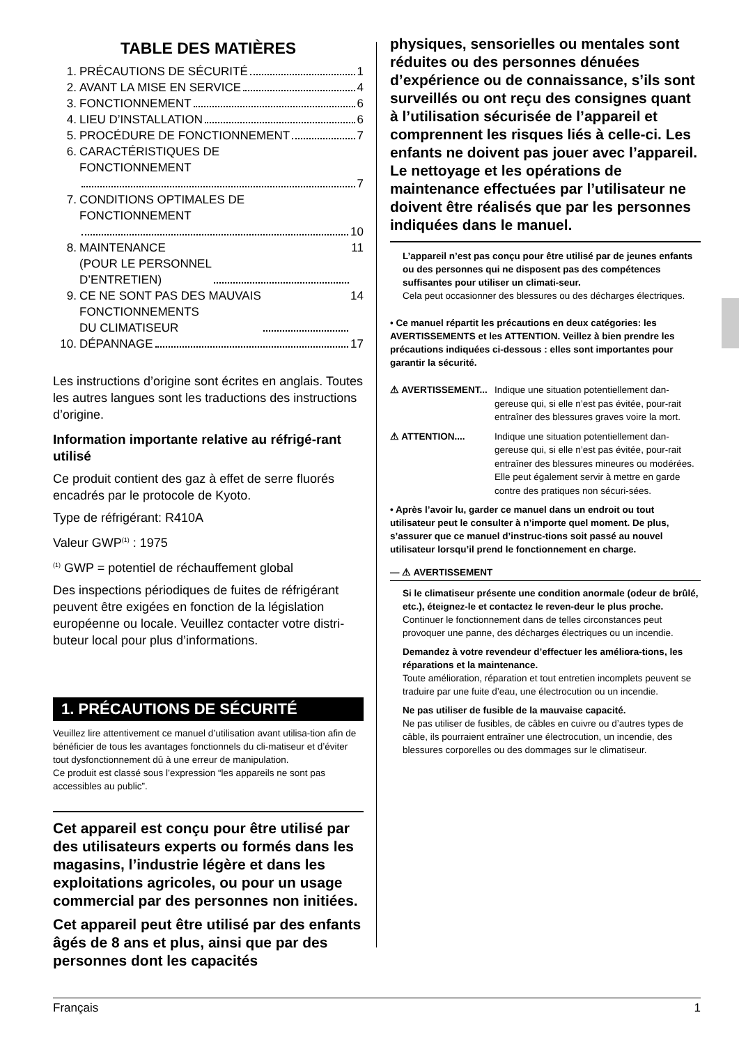TABLE DES MATIÈRES
1. PRÉCAUTIONS DE SÉCURITÉ 1
2. AVANT LA MISE EN SERVICE 4
3. FONCTIONNEMENT 6
4. LIEU D’INSTALLATION 6
5. PROCÉDURE DE FONCTIONNEMENT 7
6. CARACTÉRISTIQUES DE
FONCTIONNEMENT
7
7. CONDITIONS OPTIMALES DE
FONCTIONNEMENT
10
8. MAINTENANCE
(POUR LE PERSONNEL
D’ENTRETIEN) 11
9. CE NE SONT PAS DES MAUVAIS
FONCTIONNEMENTS
DU CLIMATISEUR 14
10. DÉPANNAGE 17
Les instructions d’origine sont écrites en anglais. Toutes les autres langues sont les traductions des instructions d’origine.
Information importante relative au réfrigé-rant utilisé
Ce produit contient des gaz à effet de serre fluorés encadrés par le protocole de Kyoto.
Type de réfrigérant: R410A
Valeur GWP<sup>(1)</sup> : 1975
<sup>(1)</sup> GWP = potentiel de réchauffement global
Des inspections périodiques de fuites de réfrigérant peuvent être exigées en fonction de la législation européenne ou locale. Veuillez contacter votre distri-buteur local pour plus d’informations.
1. PRÉCAUTIONS DE SÉCURITÉ
Veuillez lire attentivement ce manuel d’utilisation avant utilisa-tion afin de bénéficier de tous les avantages fonctionnels du cli-matiseur et d’éviter tout dysfonctionnement dû à une erreur de manipulation.
Ce produit est classé sous l’expression “les appareils ne sont pas accessibles au public”.
Cet appareil est conçu pour être utilisé par des utilisateurs experts ou formés dans les magasins, l’industrie légère et dans les exploitations agricoles, ou pour un usage commercial par des personnes non initiées.
Cet appareil peut être utilisé par des enfants âgés de 8 ans et plus, ainsi que par des personnes dont les capacités
physiques, sensorielles ou mentales sont réduites ou des personnes dénuées d’expérience ou de connaissance, s’ils sont surveillés ou ont reçu des consignes quant à l’utilisation sécurisée de l’appareil et comprennent les risques liés à celle-ci. Les enfants ne doivent pas jouer avec l’appareil. Le nettoyage et les opérations de maintenance effectuées par l’utilisateur ne doivent être réalisés que par les personnes indiquées dans le manuel.
L’appareil n’est pas conçu pour être utilisé par de jeunes enfants ou des personnes qui ne disposent pas des compétences suffisantes pour utiliser un climati-seur.
Cela peut occasionner des blessures ou des décharges électriques.
• Ce manuel répartit les précautions en deux catégories: les AVERTISSEMENTS et les ATTENTION. Veillez à bien prendre les précautions indiquées ci-dessous : elles sont importantes pour garantir la sécurité.
⚠ AVERTISSEMENT... Indique une situation potentiellement dan-gereuse qui, si elle n’est pas évitée, pour-rait entraîner des blessures graves voire la mort.
⚠ ATTENTION.... Indique une situation potentiellement dan-gereuse qui, si elle n’est pas évitée, pour-rait entraîner des blessures mineures ou modérées.
Elle peut également servir à mettre en garde contre des pratiques non sécuri-sées.
• Après l’avoir lu, garder ce manuel dans un endroit ou tout utilisateur peut le consulter à n’importe quel moment. De plus, s’assurer que ce manuel d’instruc-tions soit passé au nouvel utilisateur lorsqu’il prend le fonctionnement en charge.
— ⚠ AVERTISSEMENT
Si le climatiseur présente une condition anormale (odeur de brûlé, etc.), éteignez-le et contactez le reven-deur le plus proche.
Continuer le fonctionnement dans de telles circonstances peut provoquer une panne, des décharges électriques ou un incendie.
Demandez à votre revendeur d’effectuer les améliora-tions, les réparations et la maintenance.
Toute amélioration, réparation et tout entretien incomplets peuvent se traduire par une fuite d’eau, une électrocution ou un incendie.
Ne pas utiliser de fusible de la mauvaise capacité.
Ne pas utiliser de fusibles, de câbles en cuivre ou d’autres types de câble, ils pourraient entraîner une électrocution, un incendie, des blessures corporelles ou des dommages sur le climatiseur.
Français 1